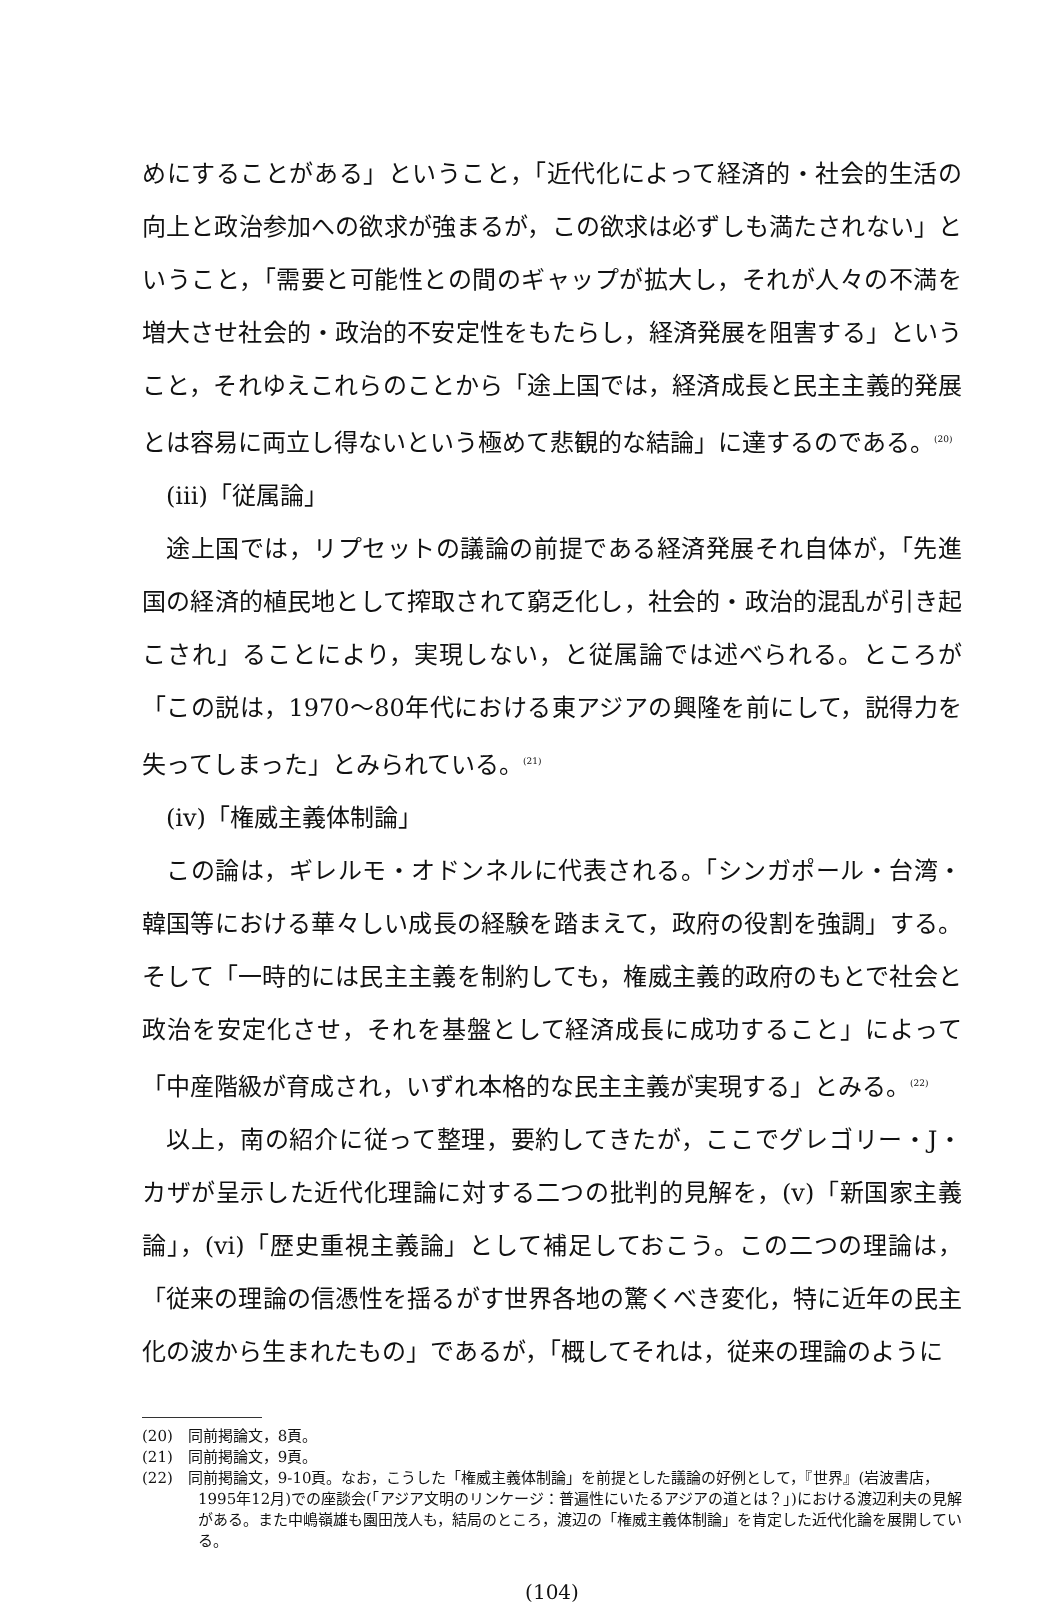めにすることがある」ということ，「近代化によって経済的・社会的生活の向上と政治参加への欲求が強まるが，この欲求は必ずしも満たされない」ということ，「需要と可能性との間のギャップが拡大し，それが人々の不満を増大させ社会的・政治的不安定性をもたらし，経済発展を阻害する」ということ，それゆえこれらのことから「途上国では，経済成長と民主主義的発展とは容易に両立し得ないという極めて悲観的な結論」に達するのである。<sup>(20)</sup>
(iii)「従属論」
途上国では，リプセットの議論の前提である経済発展それ自体が，「先進国の経済的植民地として搾取されて窮乏化し，社会的・政治的混乱が引き起こされ」ることにより，実現しない，と従属論では述べられる。ところが「この説は，1970～80年代における東アジアの興隆を前にして，説得力を失ってしまった」とみられている。<sup>(21)</sup>
(iv)「権威主義体制論」
この論は，ギレルモ・オドンネルに代表される。「シンガポール・台湾・韓国等における華々しい成長の経験を踏まえて，政府の役割を強調」する。そして「一時的には民主主義を制約しても，権威主義的政府のもとで社会と政治を安定化させ，それを基盤として経済成長に成功すること」によって「中産階級が育成され，いずれ本格的な民主主義が実現する」とみる。<sup>(22)</sup>
以上，南の紹介に従って整理，要約してきたが，ここでグレゴリー・J・カザが呈示した近代化理論に対する二つの批判的見解を，(v)「新国家主義論」，(vi)「歴史重視主義論」として補足しておこう。この二つの理論は，「従来の理論の信憑性を揺るがす世界各地の驚くべき変化，特に近年の民主化の波から生まれたもの」であるが，「概してそれは，従来の理論のように
(20)　同前掲論文，8頁。
(21)　同前掲論文，9頁。
(22)　同前掲論文，9-10頁。なお，こうした「権威主義体制論」を前提とした議論の好例として，『世界』(岩波書店，1995年12月)での座談会(「アジア文明のリンケージ：普遍性にいたるアジアの道とは？」)における渡辺利夫の見解がある。また中嶋嶺雄も園田茂人も，結局のところ，渡辺の「権威主義体制論」を肯定した近代化論を展開している。
(104)